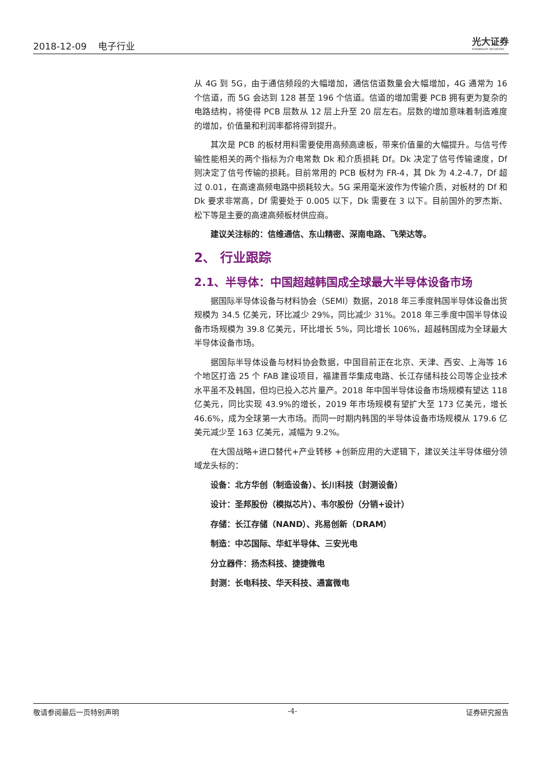2018-12-09 电子行业
光大证券
EVERBRIGHT SECURITIES
从 4G 到 5G，由于通信频段的大幅增加，通信信道数量会大幅增加，4G 通常为 16 个信道，而 5G 会达到 128 甚至 196 个信道。信道的增加需要 PCB 拥有更为复杂的电路结构，将使得 PCB 层数从 12 层上升至 20 层左右。层数的增加意味着制造难度的增加，价值量和利润率都将得到提升。
其次是 PCB 的板材用料需要使用高频高速板，带来价值量的大幅提升。与信号传输性能相关的两个指标为介电常数 Dk 和介质损耗 Df。Dk 决定了信号传输速度，Df 则决定了信号传输的损耗。目前常用的 PCB 板材为 FR-4，其 Dk 为 4.2-4.7，Df 超过 0.01，在高速高频电路中损耗较大。5G 采用毫米波作为传输介质，对板材的 Df 和 Dk 要求非常高，Df 需要处于 0.005 以下，Dk 需要在 3 以下。目前国外的罗杰斯、松下等是主要的高速高频板材供应商。
建议关注标的：信维通信、东山精密、深南电路、飞荣达等。
2、 行业跟踪
2.1、半导体：中国超越韩国成全球最大半导体设备市场
据国际半导体设备与材料协会（SEMI）数据，2018 年三季度韩国半导体设备出货规模为 34.5 亿美元，环比减少 29%，同比减少 31%。2018 年三季度中国半导体设备市场规模为 39.8 亿美元，环比增长 5%，同比增长 106%，超越韩国成为全球最大半导体设备市场。
据国际半导体设备与材料协会数据，中国目前正在北京、天津、西安、上海等 16 个地区打造 25 个 FAB 建设项目，福建晋华集成电路、长江存储科技公司等企业技术水平虽不及韩国，但均已投入芯片量产。2018 年中国半导体设备市场规模有望达 118 亿美元，同比实现 43.9%的增长，2019 年市场规模有望扩大至 173 亿美元，增长 46.6%，成为全球第一大市场。而同一时期内韩国的半导体设备市场规模从 179.6 亿美元减少至 163 亿美元，减幅为 9.2%。
在大国战略+进口替代+产业转移 +创新应用的大逻辑下，建议关注半导体细分领域龙头标的：
设备：北方华创（制造设备）、长川科技（封测设备）
设计：圣邦股份（模拟芯片）、韦尔股份（分销+设计）
存储：长江存储（NAND）、兆易创新（DRAM）
制造：中芯国际、华虹半导体、三安光电
分立器件：扬杰科技、捷捷微电
封测：长电科技、华天科技、通富微电
敬请参阅最后一页特别声明 -4- 证券研究报告